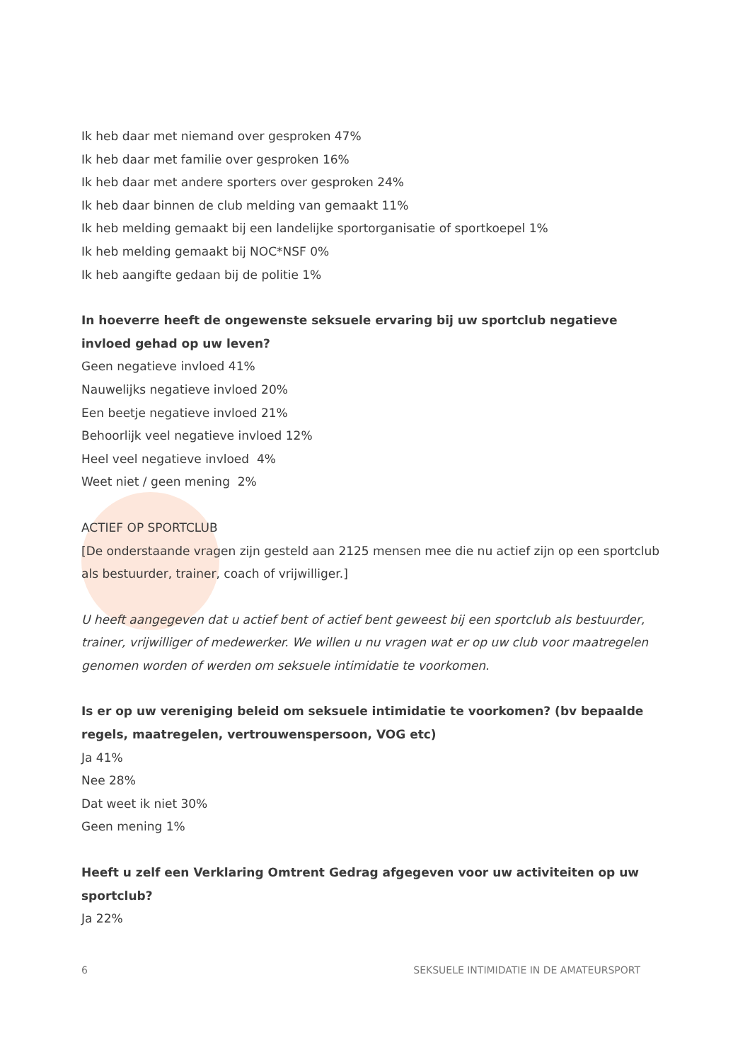Ik heb daar met niemand over gesproken 47%
Ik heb daar met familie over gesproken 16%
Ik heb daar met andere sporters over gesproken 24%
Ik heb daar binnen de club melding van gemaakt 11%
Ik heb melding gemaakt bij een landelijke sportorganisatie of sportkoepel 1%
Ik heb melding gemaakt bij NOC*NSF 0%
Ik heb aangifte gedaan bij de politie 1%
In hoeverre heeft de ongewenste seksuele ervaring bij uw sportclub negatieve invloed gehad op uw leven?
Geen negatieve invloed 41%
Nauwelijks negatieve invloed 20%
Een beetje negatieve invloed 21%
Behoorlijk veel negatieve invloed 12%
Heel veel negatieve invloed 4%
Weet niet / geen mening 2%
ACTIEF OP SPORTCLUB
[De onderstaande vragen zijn gesteld aan 2125 mensen mee die nu actief zijn op een sportclub als bestuurder, trainer, coach of vrijwilliger.]
U heeft aangegeven dat u actief bent of actief bent geweest bij een sportclub als bestuurder, trainer, vrijwilliger of medewerker. We willen u nu vragen wat er op uw club voor maatregelen genomen worden of werden om seksuele intimidatie te voorkomen.
Is er op uw vereniging beleid om seksuele intimidatie te voorkomen? (bv bepaalde regels, maatregelen, vertrouwenspersoon, VOG etc)
Ja 41%
Nee 28%
Dat weet ik niet 30%
Geen mening 1%
Heeft u zelf een Verklaring Omtrent Gedrag afgegeven voor uw activiteiten op uw sportclub?
Ja 22%
6 SEKSUELE INTIMIDATIE IN DE AMATEURSPORT